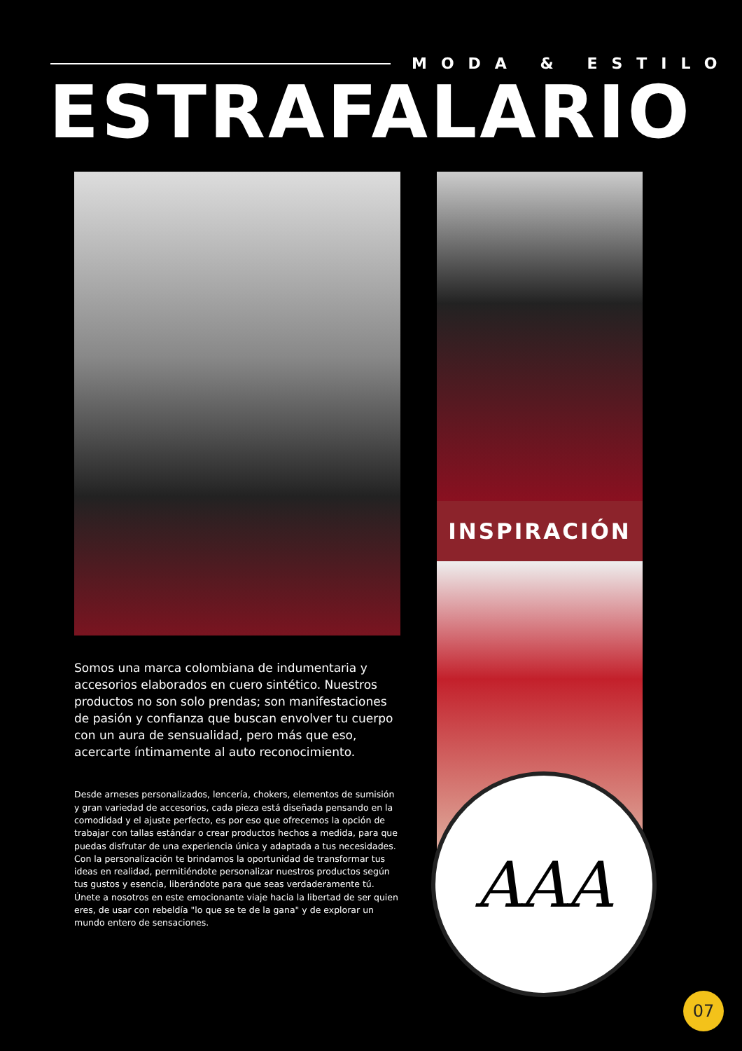MODA & ESTILO
ESTRAFALARIO
Somos una marca colombiana de indumentaria y accesorios elaborados en cuero sintético. Nuestros productos no son solo prendas; son manifestaciones de pasión y confianza que buscan envolver tu cuerpo con un aura de sensualidad, pero más que eso, acercarte íntimamente al auto reconocimiento.
Desde arneses personalizados, lencería, chokers, elementos de sumisión y gran variedad de accesorios, cada pieza está diseñada pensando en la comodidad y el ajuste perfecto, es por eso que ofrecemos la opción de trabajar con tallas estándar o crear productos hechos a medida, para que puedas disfrutar de una experiencia única y adaptada a tus necesidades.
Con la personalización te brindamos la oportunidad de transformar tus ideas en realidad, permitiéndote personalizar nuestros productos según tus gustos y esencia, liberándote para que seas verdaderamente tú.
Únete a nosotros en este emocionante viaje hacia la libertad de ser quien eres, de usar con rebeldía "lo que se te de la gana" y de explorar un mundo entero de sensaciones.
INSPIRACIÓN
AAA
07